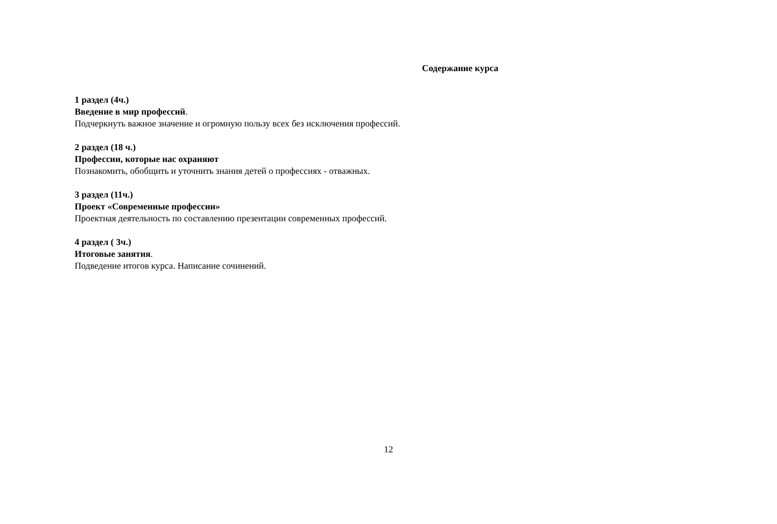Содержание курса
1 раздел (4ч.)
Введение в мир профессий.
Подчеркнуть важное значение и огромную пользу всех без исключения профессий.
2 раздел (18 ч.)
Профессии, которые нас охраняют
Познакомить, обобщить и уточнить знания детей о профессиях - отважных.
3 раздел (11ч.)
Проект «Современные профессии»
Проектная деятельность по составлению презентации современных профессий.
4 раздел ( 3ч.)
Итоговые занятия.
Подведение итогов курса. Написание сочинений.
12